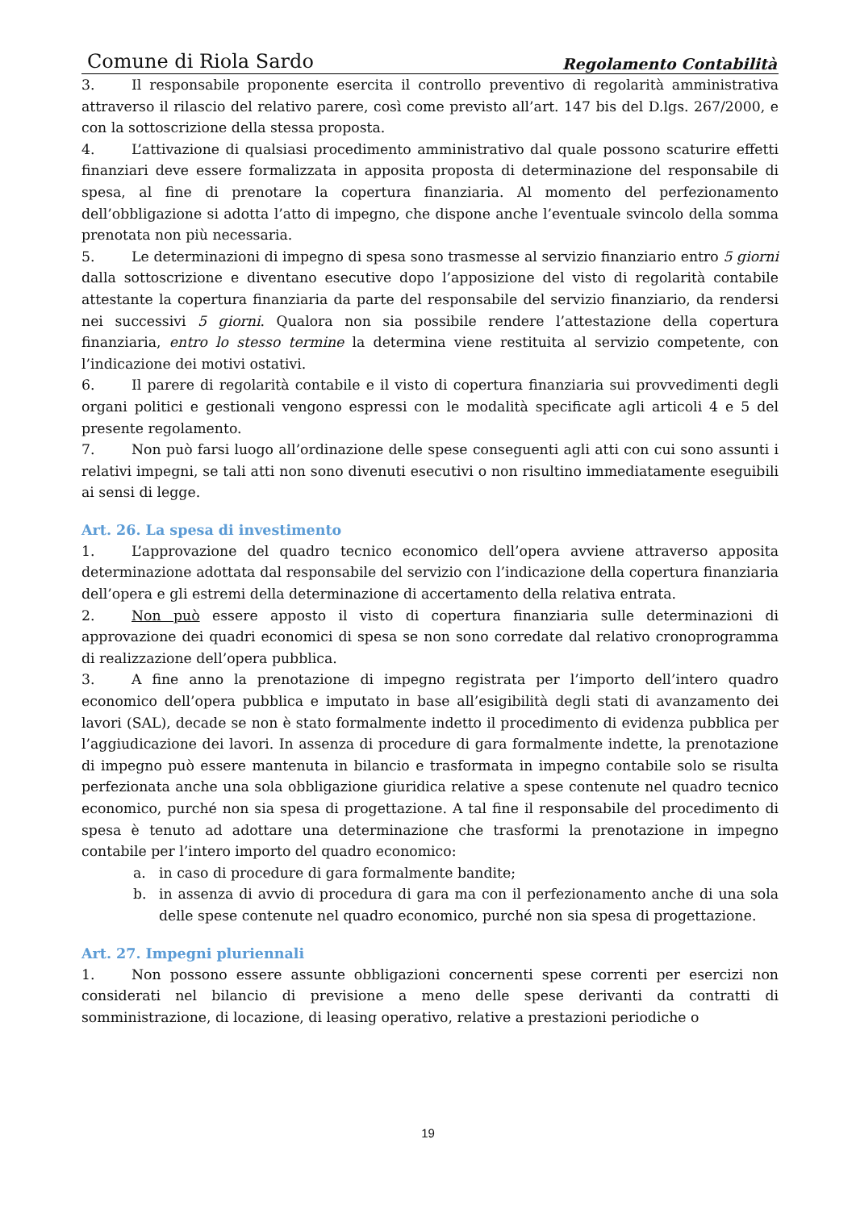Comune di Riola Sardo Regolamento Contabilità
3. Il responsabile proponente esercita il controllo preventivo di regolarità amministrativa attraverso il rilascio del relativo parere, così come previsto all’art. 147 bis del D.lgs. 267/2000, e con la sottoscrizione della stessa proposta.
4. L’attivazione di qualsiasi procedimento amministrativo dal quale possono scaturire effetti finanziari deve essere formalizzata in apposita proposta di determinazione del responsabile di spesa, al fine di prenotare la copertura finanziaria. Al momento del perfezionamento dell’obbligazione si adotta l’atto di impegno, che dispone anche l’eventuale svincolo della somma prenotata non più necessaria.
5. Le determinazioni di impegno di spesa sono trasmesse al servizio finanziario entro 5 giorni dalla sottoscrizione e diventano esecutive dopo l’apposizione del visto di regolarità contabile attestante la copertura finanziaria da parte del responsabile del servizio finanziario, da rendersi nei successivi 5 giorni. Qualora non sia possibile rendere l’attestazione della copertura finanziaria, entro lo stesso termine la determina viene restituita al servizio competente, con l’indicazione dei motivi ostativi.
6. Il parere di regolarità contabile e il visto di copertura finanziaria sui provvedimenti degli organi politici e gestionali vengono espressi con le modalità specificate agli articoli 4 e 5 del presente regolamento.
7. Non può farsi luogo all’ordinazione delle spese conseguenti agli atti con cui sono assunti i relativi impegni, se tali atti non sono divenuti esecutivi o non risultino immediatamente eseguibili ai sensi di legge.
Art. 26. La spesa di investimento
1. L’approvazione del quadro tecnico economico dell’opera avviene attraverso apposita determinazione adottata dal responsabile del servizio con l’indicazione della copertura finanziaria dell’opera e gli estremi della determinazione di accertamento della relativa entrata.
2. Non può essere apposto il visto di copertura finanziaria sulle determinazioni di approvazione dei quadri economici di spesa se non sono corredate dal relativo cronoprogramma di realizzazione dell’opera pubblica.
3. A fine anno la prenotazione di impegno registrata per l’importo dell’intero quadro economico dell’opera pubblica e imputato in base all’esigibilità degli stati di avanzamento dei lavori (SAL), decade se non è stato formalmente indetto il procedimento di evidenza pubblica per l’aggiudicazione dei lavori. In assenza di procedure di gara formalmente indette, la prenotazione di impegno può essere mantenuta in bilancio e trasformata in impegno contabile solo se risulta perfezionata anche una sola obbligazione giuridica relative a spese contenute nel quadro tecnico economico, purché non sia spesa di progettazione. A tal fine il responsabile del procedimento di spesa è tenuto ad adottare una determinazione che trasformi la prenotazione in impegno contabile per l’intero importo del quadro economico:
a. in caso di procedure di gara formalmente bandite;
b. in assenza di avvio di procedura di gara ma con il perfezionamento anche di una sola delle spese contenute nel quadro economico, purché non sia spesa di progettazione.
Art. 27. Impegni pluriennali
1. Non possono essere assunte obbligazioni concernenti spese correnti per esercizi non considerati nel bilancio di previsione a meno delle spese derivanti da contratti di somministrazione, di locazione, di leasing operativo, relative a prestazioni periodiche o
19